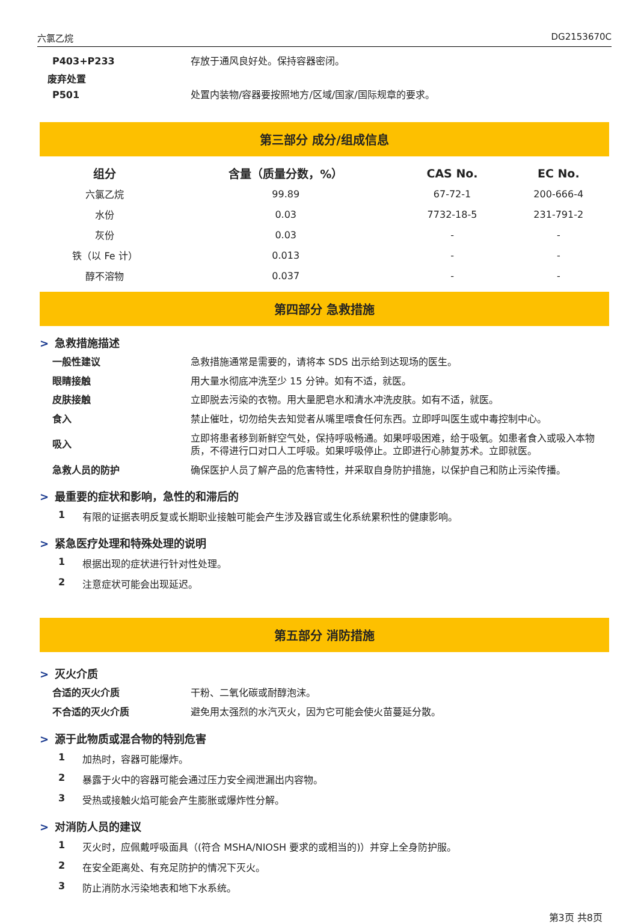六氯乙烷 DG2153670C
P403+P233 存放于通风良好处。保持容器密闭。
废弃处置
P501 处置内装物/容器要按照地方/区域/国家/国际规章的要求。
第三部分 成分/组成信息
| 组分 | 含量（质量分数，%） | CAS No. | EC No. |
| --- | --- | --- | --- |
| 六氯乙烷 | 99.89 | 67-72-1 | 200-666-4 |
| 水份 | 0.03 | 7732-18-5 | 231-791-2 |
| 灰份 | 0.03 | - | - |
| 铁（以 Fe 计） | 0.013 | - | - |
| 醇不溶物 | 0.037 | - | - |
第四部分 急救措施
> 急救措施描述
一般性建议 急救措施通常是需要的，请将本 SDS 出示给到达现场的医生。
眼睛接触 用大量水彻底冲洗至少 15 分钟。如有不适，就医。
皮肤接触 立即脱去污染的衣物。用大量肥皂水和清水冲洗皮肤。如有不适，就医。
食入 禁止催吐，切勿给失去知觉者从嘴里喂食任何东西。立即呼叫医生或中毒控制中心。
吸入 立即将患者移到新鲜空气处，保持呼吸畅通。如果呼吸困难，给于吸氧。如患者食入或吸入本物质，不得进行口对口人工呼吸。如果呼吸停止。立即进行心肺复苏术。立即就医。
急救人员的防护 确保医护人员了解产品的危害特性，并采取自身防护措施，以保护自己和防止污染传播。
> 最重要的症状和影响，急性的和滞后的
1 有限的证据表明反复或长期职业接触可能会产生涉及器官或生化系统累积性的健康影响。
> 紧急医疗处理和特殊处理的说明
1 根据出现的症状进行针对性处理。
2 注意症状可能会出现延迟。
第五部分 消防措施
> 灭火介质
合适的灭火介质 干粉、二氧化碳或耐醇泡沫。
不合适的灭火介质 避免用太强烈的水汽灭火，因为它可能会使火苗蔓延分散。
> 源于此物质或混合物的特别危害
1 加热时，容器可能爆炸。
2 暴露于火中的容器可能会通过压力安全阀泄漏出内容物。
3 受热或接触火焰可能会产生膨胀或爆炸性分解。
> 对消防人员的建议
1 灭火时，应佩戴呼吸面具（(符合 MSHA/NIOSH 要求的或相当的)）并穿上全身防护服。
2 在安全距离处、有充足防护的情况下灭火。
3 防止消防水污染地表和地下水系统。
第3页 共8页